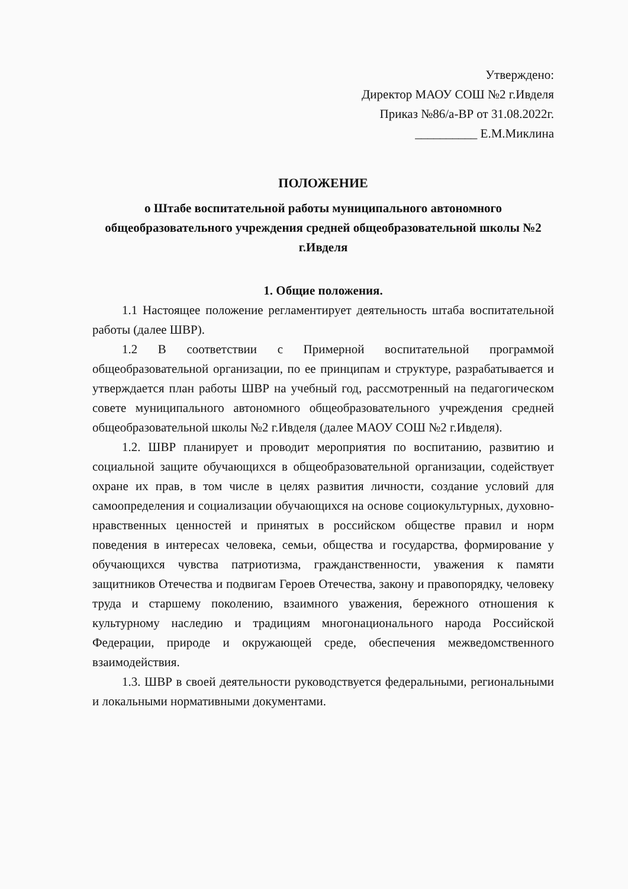Утверждено:
Директор МАОУ СОШ №2 г.Ивделя
Приказ №86/а-ВР от 31.08.2022г.
__________ Е.М.Миклина
ПОЛОЖЕНИЕ
о Штабе воспитательной работы муниципального автономного общеобразовательного учреждения средней общеобразовательной школы №2 г.Ивделя
1. Общие положения.
1.1 Настоящее положение регламентирует деятельность штаба воспитательной работы (далее ШВР).
1.2 В соответствии с Примерной воспитательной программой общеобразовательной организации, по ее принципам и структуре, разрабатывается и утверждается план работы ШВР на учебный год, рассмотренный на педагогическом совете муниципального автономного общеобразовательного учреждения средней общеобразовательной школы №2 г.Ивделя (далее МАОУ СОШ №2 г.Ивделя).
1.2. ШВР планирует и проводит мероприятия по воспитанию, развитию и социальной защите обучающихся в общеобразовательной организации, содействует охране их прав, в том числе в целях развития личности, создание условий для самоопределения и социализации обучающихся на основе социокультурных, духовно-нравственных ценностей и принятых в российском обществе правил и норм поведения в интересах человека, семьи, общества и государства, формирование у обучающихся чувства патриотизма, гражданственности, уважения к памяти защитников Отечества и подвигам Героев Отечества, закону и правопорядку, человеку труда и старшему поколению, взаимного уважения, бережного отношения к культурному наследию и традициям многонационального народа Российской Федерации, природе и окружающей среде, обеспечения межведомственного взаимодействия.
1.3. ШВР в своей деятельности руководствуется федеральными, региональными и локальными нормативными документами.